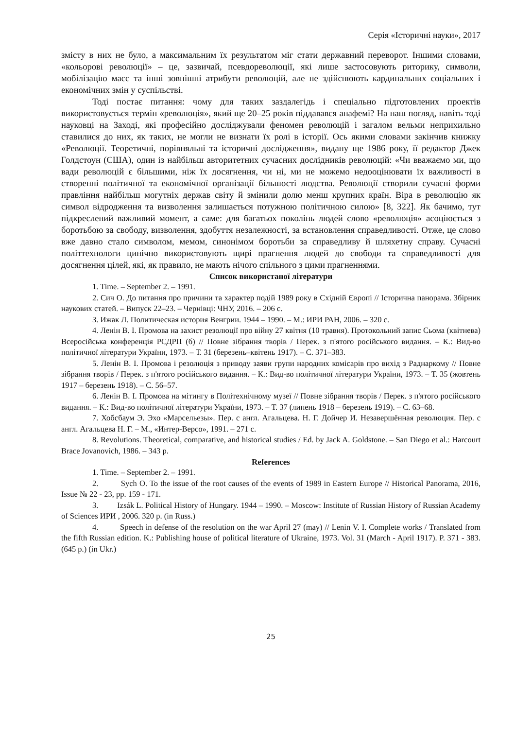Серія «Історичні науки», 2017
змісту в них не було, а максимальним їх результатом міг стати державний переворот. Іншими словами, «кольорові революції» – це, зазвичай, псевдореволюції, які лише застосовують риторику, символи, мобілізацію масс та інші зовнішні атрибути революцій, але не здійснюють кардинальних соціальних і економічних змін у суспільстві.
Тоді постає питання: чому для таких заздалегідь і спеціально підготовлених проектів використовується термін «революція», який ще 20–25 років піддавався анафемі? На наш погляд, навіть тоді науковці на Заході, які професійно досліджували феномен революцій і загалом вельми неприхильно ставилися до них, як таких, не могли не визнати їх ролі в історії. Ось якими словами закінчив книжку «Революції. Теоретичні, порівняльні та історичні дослідження», видану ще 1986 року, її редактор Джек Голдстоун (США), один із найбільш авторитетних сучасних дослідників революцій: «Чи вважаємо ми, що вади революцій є більшими, ніж їх досягнення, чи ні, ми не можемо недооцінювати їх важливості в створенні політичної та економічної організації більшості людства. Революції створили сучасні форми правління найбільш могутніх держав світу й змінили долю менш крупних країн. Віра в революцію як символ відродження та визволення залишається потужною політичною силою» [8, 322]. Як бачимо, тут підкреслений важливий момент, а саме: для багатьох поколінь людей слово «революція» асоціюється з боротьбою за свободу, визволення, здобуття незалежності, за встановлення справедливості. Отже, це слово вже давно стало символом, мемом, синонімом боротьби за справедливу й шляхетну справу. Сучасні політтехнологи цинічно використовують щирі прагнення людей до свободи та справедливості для досягнення цілей, які, як правило, не мають нічого спільного з цими прагненнями.
Список використаної літератури
1. Time. – September 2. – 1991.
2. Сич О. До питання про причини та характер подій 1989 року в Східній Європі // Історична панорама. Збірник наукових статей. – Випуск 22–23. – Чернівці: ЧНУ, 2016. – 206 с.
3. Ижак Л. Политическая история Венгрии. 1944 – 1990. – М.: ИРИ РАН, 2006. – 320 с.
4. Ленін В. І. Промова на захист резолюції про війну 27 квітня (10 травня). Протокольний запис Сьома (квітнева) Всеросійська конференція РСДРП (б) // Повне зібрання творів / Перек. з п'ятого російського видання. – К.: Вид-во політичної літератури України, 1973. – Т. 31 (березень–квітень 1917). – С. 371–383.
5. Ленін В. І. Промова і резолюція з приводу заяви групи народних комісарів про вихід з Раднаркому // Повне зібрання творів / Перек. з п'ятого російського видання. – К.: Вид-во політичної літератури України, 1973. – Т. 35 (жовтень 1917 – березень 1918). – С. 56–57.
6. Ленін В. І. Промова на мітингу в Політехнічному музеї // Повне зібрання творів / Перек. з п'ятого російського видання. – К.: Вид-во політичної літератури України, 1973. – Т. 37 (липень 1918 – березень 1919). – С. 63–68.
7. Хобсбаум Э. Эхо «Марсельезы». Пер. с англ. Агальцева. Н. Г. Дойчер И. Незавершённая революция. Пер. с англ. Агальцева Н. Г. – М., «Интер-Версо», 1991. – 271 с.
8. Revolutions. Theoretical, comparative, and historical studies / Ed. by Jack A. Goldstone. – San Diego et al.: Harcourt Brace Jovanovich, 1986. – 343 p.
References
1. Time. – September 2. – 1991.
2. Sych O. To the issue of the root causes of the events of 1989 in Eastern Europe // Historical Panorama, 2016, Issue № 22 - 23, pp. 159 - 171.
3. Izsák L. Political History of Hungary. 1944 – 1990. – Moscow: Institute of Russian History of Russian Academy of Sciences ИРИ , 2006. 320 p. (in Russ.)
4. Speech in defense of the resolution on the war April 27 (may) // Lenin V. I. Complete works / Translated from the fifth Russian edition. K.: Publishing house of political literature of Ukraine, 1973. Vol. 31 (March - April 1917). P. 371 - 383. (645 p.) (in Ukr.)
25